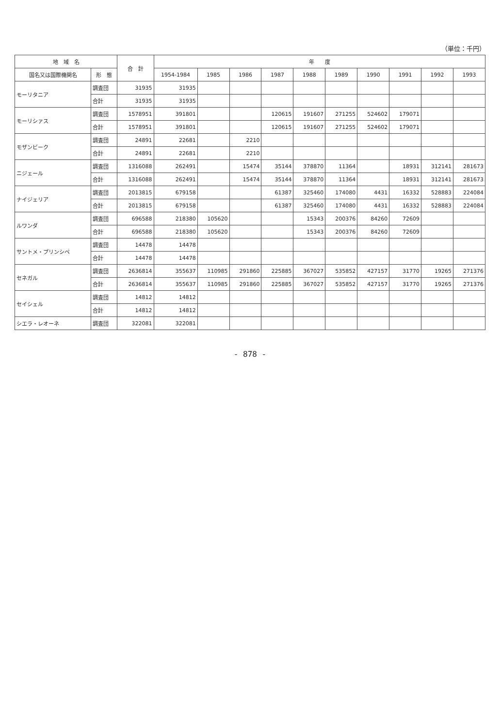（単位：千円）
| 地 域 名 | | 合 計 | 年 度 | | | | | | | | | |
| --- | --- | --- | --- | --- | --- | --- | --- | --- | --- | --- | --- | --- |
| 国名又は国際機関名 | 形 態 | | 1954-1984 | 1985 | 1986 | 1987 | 1988 | 1989 | 1990 | 1991 | 1992 | 1993 |
| モーリタニア | 調査団 | 31935 | 31935 | | | | | | | | | |
| | 合計 | 31935 | 31935 | | | | | | | | | |
| モーリシァス | 調査団 | 1578951 | 391801 | | | 120615 | 191607 | 271255 | 524602 | 179071 | | |
| | 合計 | 1578951 | 391801 | | | 120615 | 191607 | 271255 | 524602 | 179071 | | |
| モザンビーク | 調査団 | 24891 | 22681 | | 2210 | | | | | | | |
| | 合計 | 24891 | 22681 | | 2210 | | | | | | | |
| ニジェール | 調査団 | 1316088 | 262491 | | 15474 | 35144 | 378870 | 11364 | | 18931 | 312141 | 281673 |
| | 合計 | 1316088 | 262491 | | 15474 | 35144 | 378870 | 11364 | | 18931 | 312141 | 281673 |
| ナイジェリア | 調査団 | 2013815 | 679158 | | | 61387 | 325460 | 174080 | 4431 | 16332 | 528883 | 224084 |
| | 合計 | 2013815 | 679158 | | | 61387 | 325460 | 174080 | 4431 | 16332 | 528883 | 224084 |
| ルワンダ | 調査団 | 696588 | 218380 | 105620 | | | 15343 | 200376 | 84260 | 72609 | | |
| | 合計 | 696588 | 218380 | 105620 | | | 15343 | 200376 | 84260 | 72609 | | |
| サントメ・プリンシペ | 調査団 | 14478 | 14478 | | | | | | | | | |
| | 合計 | 14478 | 14478 | | | | | | | | | |
| セネガル | 調査団 | 2636814 | 355637 | 110985 | 291860 | 225885 | 367027 | 535852 | 427157 | 31770 | 19265 | 271376 |
| | 合計 | 2636814 | 355637 | 110985 | 291860 | 225885 | 367027 | 535852 | 427157 | 31770 | 19265 | 271376 |
| セイシェル | 調査団 | 14812 | 14812 | | | | | | | | | |
| | 合計 | 14812 | 14812 | | | | | | | | | |
| シエラ・レオーネ | 調査団 | 322081 | 322081 | | | | | | | | | |
- 878 -